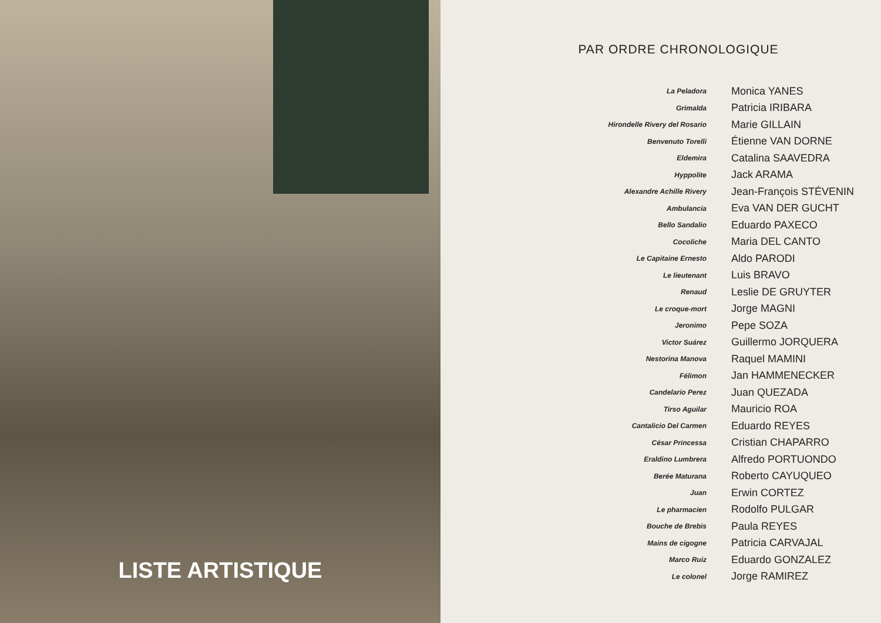LISTE ARTISTIQUE
PAR ORDRE CHRONOLOGIQUE
| La Peladora | Monica YANES |
| Grimalda | Patricia IRIBARA |
| Hirondelle Rivery del Rosario | Marie GILLAIN |
| Benvenuto Torelli | Étienne VAN DORNE |
| Eldemira | Catalina SAAVEDRA |
| Hyppolite | Jack ARAMA |
| Alexandre Achille Rivery | Jean-François STÉVENIN |
| Ambulancia | Eva VAN DER GUCHT |
| Bello Sandalio | Eduardo PAXECO |
| Cocoliche | Maria DEL CANTO |
| Le Capitaine Ernesto | Aldo PARODI |
| Le lieutenant | Luis BRAVO |
| Renaud | Leslie DE GRUYTER |
| Le croque-mort | Jorge MAGNI |
| Jeronimo | Pepe SOZA |
| Victor Suárez | Guillermo JORQUERA |
| Nestorina Manova | Raquel MAMINI |
| Félimon | Jan HAMMENECKER |
| Candelario Perez | Juan QUEZADA |
| Tirso Aguilar | Mauricio ROA |
| Cantalicio Del Carmen | Eduardo REYES |
| César Princessa | Cristian CHAPARRO |
| Eraldino Lumbrera | Alfredo PORTUONDO |
| Berée Maturana | Roberto CAYUQUEO |
| Juan | Erwin CORTEZ |
| Le pharmacien | Rodolfo PULGAR |
| Bouche de Brebis | Paula REYES |
| Mains de cigogne | Patricia CARVAJAL |
| Marco Ruiz | Eduardo GONZALEZ |
| Le colonel | Jorge RAMIREZ |